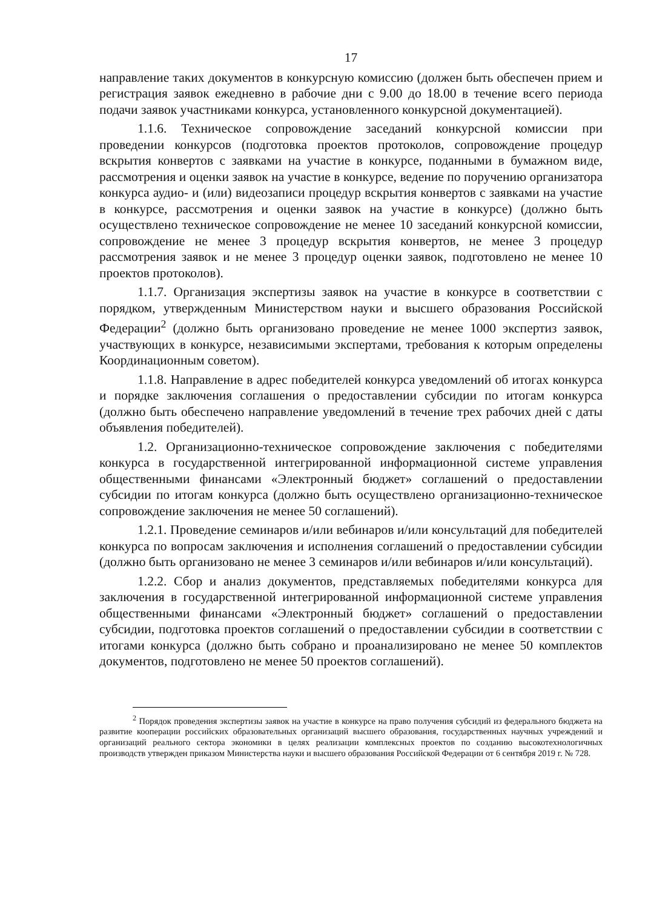17
направление таких документов в конкурсную комиссию (должен быть обеспечен прием и регистрация заявок ежедневно в рабочие дни с 9.00 до 18.00 в течение всего периода подачи заявок участниками конкурса, установленного конкурсной документацией).
1.1.6. Техническое сопровождение заседаний конкурсной комиссии при проведении конкурсов (подготовка проектов протоколов, сопровождение процедур вскрытия конвертов с заявками на участие в конкурсе, поданными в бумажном виде, рассмотрения и оценки заявок на участие в конкурсе, ведение по поручению организатора конкурса аудио- и (или) видеозаписи процедур вскрытия конвертов с заявками на участие в конкурсе, рассмотрения и оценки заявок на участие в конкурсе) (должно быть осуществлено техническое сопровождение не менее 10 заседаний конкурсной комиссии, сопровождение не менее 3 процедур вскрытия конвертов, не менее 3 процедур рассмотрения заявок и не менее 3 процедур оценки заявок, подготовлено не менее 10 проектов протоколов).
1.1.7. Организация экспертизы заявок на участие в конкурсе в соответствии с порядком, утвержденным Министерством науки и высшего образования Российской Федерации<sup>2</sup> (должно быть организовано проведение не менее 1000 экспертиз заявок, участвующих в конкурсе, независимыми экспертами, требования к которым определены Координационным советом).
1.1.8. Направление в адрес победителей конкурса уведомлений об итогах конкурса и порядке заключения соглашения о предоставлении субсидии по итогам конкурса (должно быть обеспечено направление уведомлений в течение трех рабочих дней с даты объявления победителей).
1.2. Организационно-техническое сопровождение заключения с победителями конкурса в государственной интегрированной информационной системе управления общественными финансами «Электронный бюджет» соглашений о предоставлении субсидии по итогам конкурса (должно быть осуществлено организационно-техническое сопровождение заключения не менее 50 соглашений).
1.2.1. Проведение семинаров и/или вебинаров и/или консультаций для победителей конкурса по вопросам заключения и исполнения соглашений о предоставлении субсидии (должно быть организовано не менее 3 семинаров и/или вебинаров и/или консультаций).
1.2.2. Сбор и анализ документов, представляемых победителями конкурса для заключения в государственной интегрированной информационной системе управления общественными финансами «Электронный бюджет» соглашений о предоставлении субсидии, подготовка проектов соглашений о предоставлении субсидии в соответствии с итогами конкурса (должно быть собрано и проанализировано не менее 50 комплектов документов, подготовлено не менее 50 проектов соглашений).
<sup>2</sup> Порядок проведения экспертизы заявок на участие в конкурсе на право получения субсидий из федерального бюджета на развитие кооперации российских образовательных организаций высшего образования, государственных научных учреждений и организаций реального сектора экономики в целях реализации комплексных проектов по созданию высокотехнологичных производств утвержден приказом Министерства науки и высшего образования Российской Федерации от 6 сентября 2019 г. № 728.